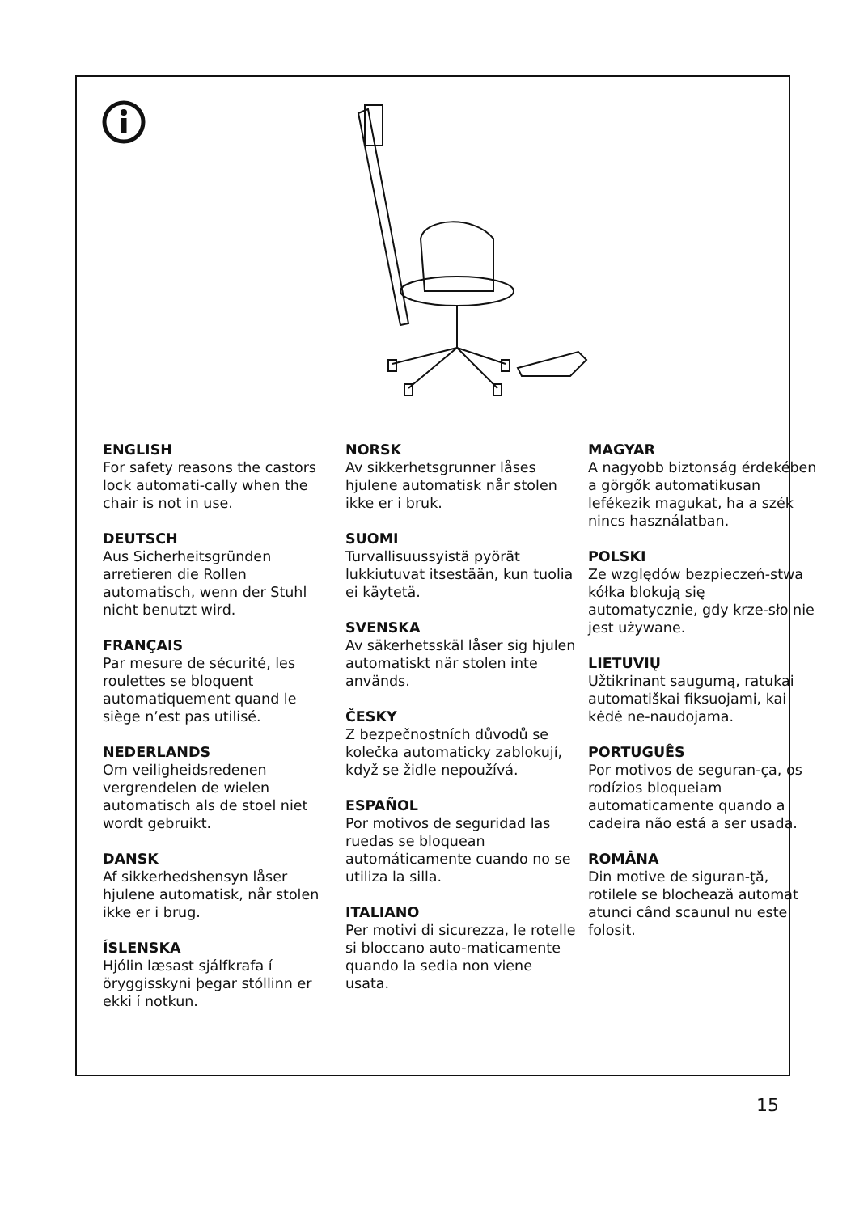ENGLISH
For safety reasons the castors lock automati-cally when the chair is not in use.
DEUTSCH
Aus Sicherheitsgründen arretieren die Rollen automatisch, wenn der Stuhl nicht benutzt wird.
FRANÇAIS
Par mesure de sécurité, les roulettes se bloquent automatiquement quand le siège n’est pas utilisé.
NEDERLANDS
Om veiligheidsredenen vergrendelen de wielen automatisch als de stoel niet wordt gebruikt.
DANSK
Af sikkerhedshensyn låser hjulene automatisk, når stolen ikke er i brug.
ÍSLENSKA
Hjólin læsast sjálfkrafa í öryggisskyni þegar stóllinn er ekki í notkun.
NORSK
Av sikkerhetsgrunner låses hjulene automatisk når stolen ikke er i bruk.
SUOMI
Turvallisuussyistä pyörät lukkiutuvat itsestään, kun tuolia ei käytetä.
SVENSKA
Av säkerhetsskäl låser sig hjulen automatiskt när stolen inte används.
ČESKY
Z bezpečnostních důvodů se kolečka automaticky zablokují, když se židle nepoužívá.
ESPAÑOL
Por motivos de seguridad las ruedas se bloquean automáticamente cuando no se utiliza la silla.
ITALIANO
Per motivi di sicurezza, le rotelle si bloccano auto-maticamente quando la sedia non viene usata.
MAGYAR
A nagyobb biztonság érdekében a görgők automatikusan lefékezik magukat, ha a szék nincs használatban.
POLSKI
Ze względów bezpieczeń-stwa kółka blokują się automatycznie, gdy krze-sło nie jest używane.
LIETUVIŲ
Užtikrinant saugumą, ratukai automatiškai fiksuojami, kai kėdė ne-naudojama.
PORTUGUÊS
Por motivos de seguran-ça, os rodízios bloqueiam automaticamente quando a cadeira não está a ser usada.
ROMÂNA
Din motive de siguran-ţă, rotilele se blochează automat atunci când scaunul nu este folosit.
15